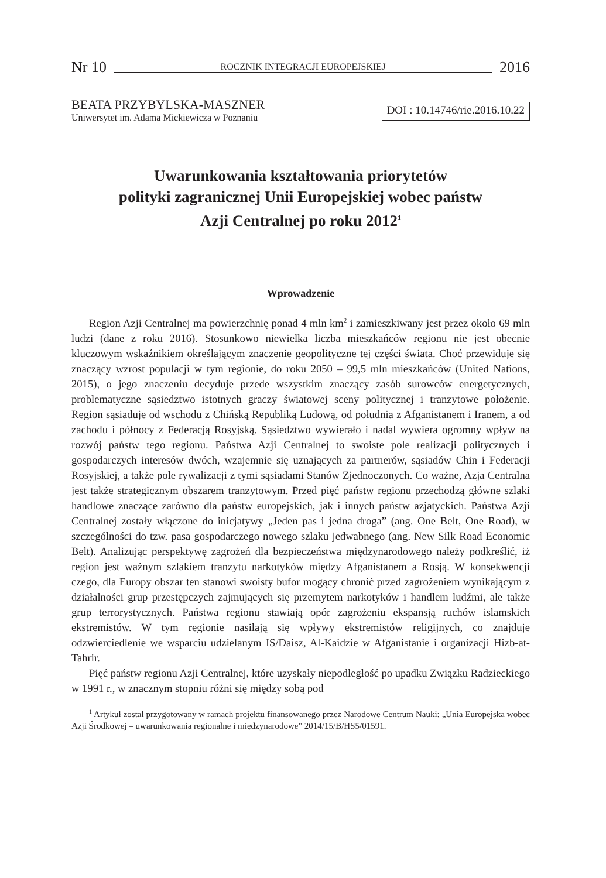Nr 10 ROCZNIK INTEGRACJI EUROPEJSKIEJ 2016
BEATA PRZYBYLSKA-MASZNER
Uniwersytet im. Adama Mickiewicza w Poznaniu
DOI : 10.14746/rie.2016.10.22
Uwarunkowania kształtowania priorytetów
polityki zagranicznej Unii Europejskiej wobec państw
Azji Centralnej po roku 2012<sup>1</sup>
Wprowadzenie
Region Azji Centralnej ma powierzchnię ponad 4 mln km<sup>2</sup> i zamieszkiwany jest przez około 69 mln ludzi (dane z roku 2016). Stosunkowo niewielka liczba mieszkańców regionu nie jest obecnie kluczowym wskaźnikiem określającym znaczenie geopolityczne tej części świata. Choć przewiduje się znaczący wzrost populacji w tym regionie, do roku 2050 – 99,5 mln mieszkańców (United Nations, 2015), o jego znaczeniu decyduje przede wszystkim znaczący zasób surowców energetycznych, problematyczne sąsiedztwo istotnych graczy światowej sceny politycznej i tranzytowe położenie. Region sąsiaduje od wschodu z Chińską Republiką Ludową, od południa z Afganistanem i Iranem, a od zachodu i północy z Federacją Rosyjską. Sąsiedztwo wywierało i nadal wywiera ogromny wpływ na rozwój państw tego regionu. Państwa Azji Centralnej to swoiste pole realizacji politycznych i gospodarczych interesów dwóch, wzajemnie się uznających za partnerów, sąsiadów Chin i Federacji Rosyjskiej, a także pole rywalizacji z tymi sąsiadami Stanów Zjednoczonych. Co ważne, Azja Centralna jest także strategicznym obszarem tranzytowym. Przed pięć państw regionu przechodzą główne szlaki handlowe znaczące zarówno dla państw europejskich, jak i innych państw azjatyckich. Państwa Azji Centralnej zostały włączone do inicjatywy „Jeden pas i jedna droga” (ang. One Belt, One Road), w szczególności do tzw. pasa gospodarczego nowego szlaku jedwabnego (ang. New Silk Road Economic Belt). Analizując perspektywę zagrożeń dla bezpieczeństwa międzynarodowego należy podkreślić, iż region jest ważnym szlakiem tranzytu narkotyków między Afganistanem a Rosją. W konsekwencji czego, dla Europy obszar ten stanowi swoisty bufor mogący chronić przed zagrożeniem wynikającym z działalności grup przestępczych zajmujących się przemytem narkotyków i handlem ludźmi, ale także grup terrorystycznych. Państwa regionu stawiają opór zagrożeniu ekspansją ruchów islamskich ekstremistów. W tym regionie nasilają się wpływy ekstremistów religijnych, co znajduje odzwierciedlenie we wsparciu udzielanym IS/Daisz, Al-Kaidzie w Afganistanie i organizacji Hizb-at-Tahrir.
Pięć państw regionu Azji Centralnej, które uzyskały niepodległość po upadku Związku Radzieckiego w 1991 r., w znacznym stopniu różni się między sobą pod
<sup>1</sup> Artykuł został przygotowany w ramach projektu finansowanego przez Narodowe Centrum Nauki: „Unia Europejska wobec Azji Środkowej – uwarunkowania regionalne i międzynarodowe” 2014/15/B/HS5/01591.